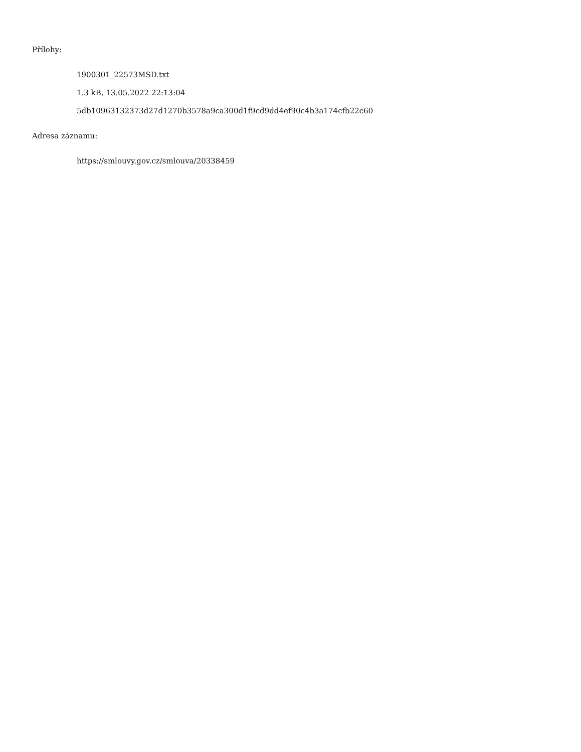Přílohy:
1900301_22573MSD.txt
1.3 kB, 13.05.2022 22:13:04
5db10963132373d27d1270b3578a9ca300d1f9cd9dd4ef90c4b3a174cfb22c60
Adresa záznamu:
https://smlouvy.gov.cz/smlouva/20338459